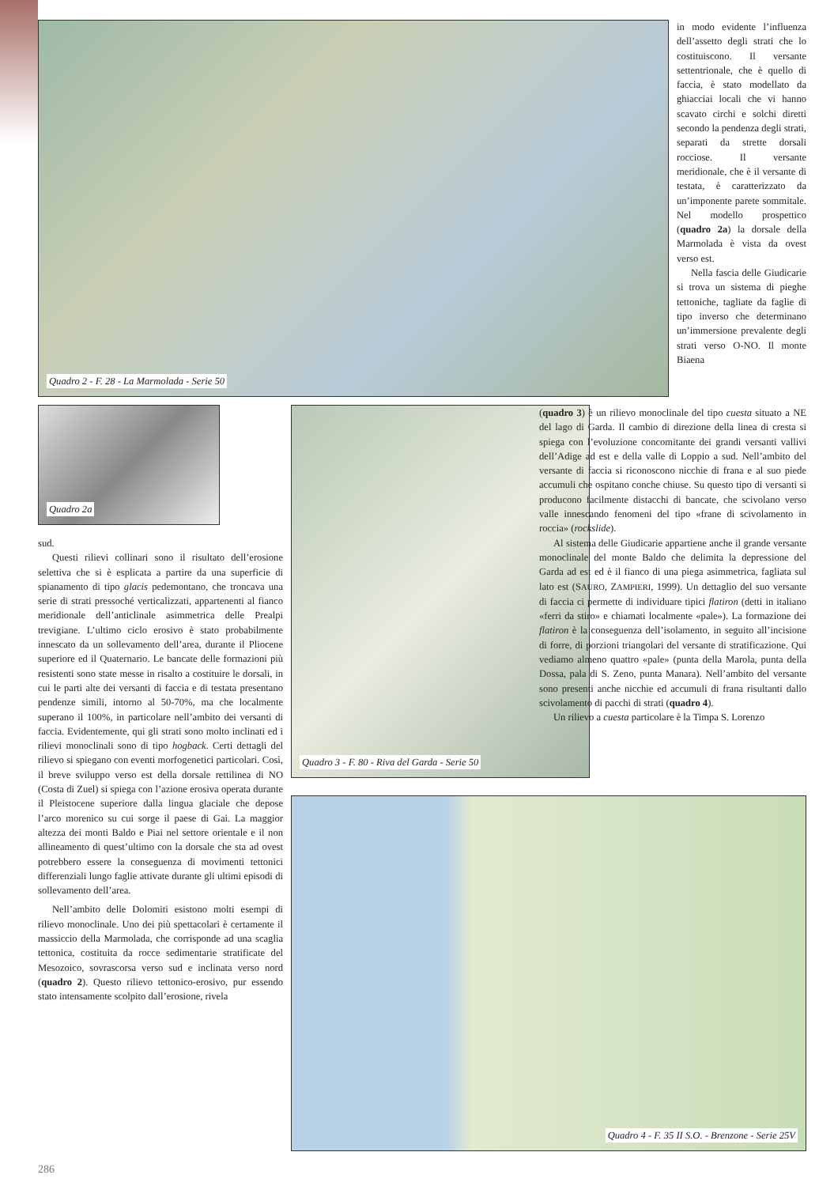Quadro 2 - F. 28 - La Marmolada - Serie 50
in modo evidente l’influenza dell’assetto degli strati che lo costituiscono. Il versante settentrionale, che è quello di faccia, è stato modellato da ghiacciai locali che vi hanno scavato circhi e solchi diretti secondo la pendenza degli strati, separati da strette dorsali rocciose. Il versante meridionale, che è il versante di testata, è caratterizzato da un’imponente parete sommitale. Nel modello prospettico (quadro 2a) la dorsale della Marmolada è vista da ovest verso est.
Nella fascia delle Giudicarie si trova un sistema di pieghe tettoniche, tagliate da faglie di tipo inverso che determinano un’immersione prevalente degli strati verso O-NO. Il monte Biaena
Quadro 2a
sud.
Questi rilievi collinari sono il risultato dell’erosione selettiva che si è esplicata a partire da una superficie di spianamento di tipo glacis pedemontano, che troncava una serie di strati pressoché verticalizzati, appartenenti al fianco meridionale dell’anticlinale asimmetrica delle Prealpi trevigiane. L’ultimo ciclo erosivo è stato probabilmente innescato da un sollevamento dell’area, durante il Pliocene superiore ed il Quaternario. Le bancate delle formazioni più resistenti sono state messe in risalto a costituire le dorsali, in cui le parti alte dei versanti di faccia e di testata presentano pendenze simili, intorno al 50-70%, ma che localmente superano il 100%, in particolare nell’ambito dei versanti di faccia. Evidentemente, qui gli strati sono molto inclinati ed i rilievi monoclinali sono di tipo hogback. Certi dettagli del rilievo si spiegano con eventi morfogenetici particolari. Così, il breve sviluppo verso est della dorsale rettilinea di NO (Costa di Zuel) si spiega con l’azione erosiva operata durante il Pleistocene superiore dalla lingua glaciale che depose l’arco morenico su cui sorge il paese di Gai. La maggior altezza dei monti Baldo e Piai nel settore orientale e il non allineamento di quest’ultimo con la dorsale che sta ad ovest potrebbero essere la conseguenza di movimenti tettonici differenziali lungo faglie attivate durante gli ultimi episodi di sollevamento dell’area.
Nell’ambito delle Dolomiti esistono molti esempi di rilievo monoclinale. Uno dei più spettacolari è certamente il massiccio della Marmolada, che corrisponde ad una scaglia tettonica, costituita da rocce sedimentarie stratificate del Mesozoico, sovrascorsa verso sud e inclinata verso nord (quadro 2). Questo rilievo tettonico-erosivo, pur essendo stato intensamente scolpito dall’erosione, rivela
Quadro 3 - F. 80 - Riva del Garda - Serie 50
(quadro 3) è un rilievo monoclinale del tipo cuesta situato a NE del lago di Garda. Il cambio di direzione della linea di cresta si spiega con l’evoluzione concomitante dei grandi versanti vallivi dell’Adige ad est e della valle di Loppio a sud. Nell’ambito del versante di faccia si riconoscono nicchie di frana e al suo piede accumuli che ospitano conche chiuse. Su questo tipo di versanti si producono facilmente distacchi di bancate, che scivolano verso valle innescando fenomeni del tipo «frane di scivolamento in roccia» (rockslide).
Al sistema delle Giudicarie appartiene anche il grande versante monoclinale del monte Baldo che delimita la depressione del Garda ad est ed è il fianco di una piega asimmetrica, fagliata sul lato est (SAURO, ZAMPIERI, 1999). Un dettaglio del suo versante di faccia ci permette di individuare tipici flatiron (detti in italiano «ferri da stiro» e chiamati localmente «pale»). La formazione dei flatiron è la conseguenza dell’isolamento, in seguito all’incisione di forre, di porzioni triangolari del versante di stratificazione. Qui vediamo almeno quattro «pale» (punta della Marola, punta della Dossa, pala di S. Zeno, punta Manara). Nell’ambito del versante sono presenti anche nicchie ed accumuli di frana risultanti dallo scivolamento di pacchi di strati (quadro 4).
Un rilievo a cuesta particolare è la Timpa S. Lorenzo
Quadro 4 - F. 35 II S.O. - Brenzone - Serie 25V
286